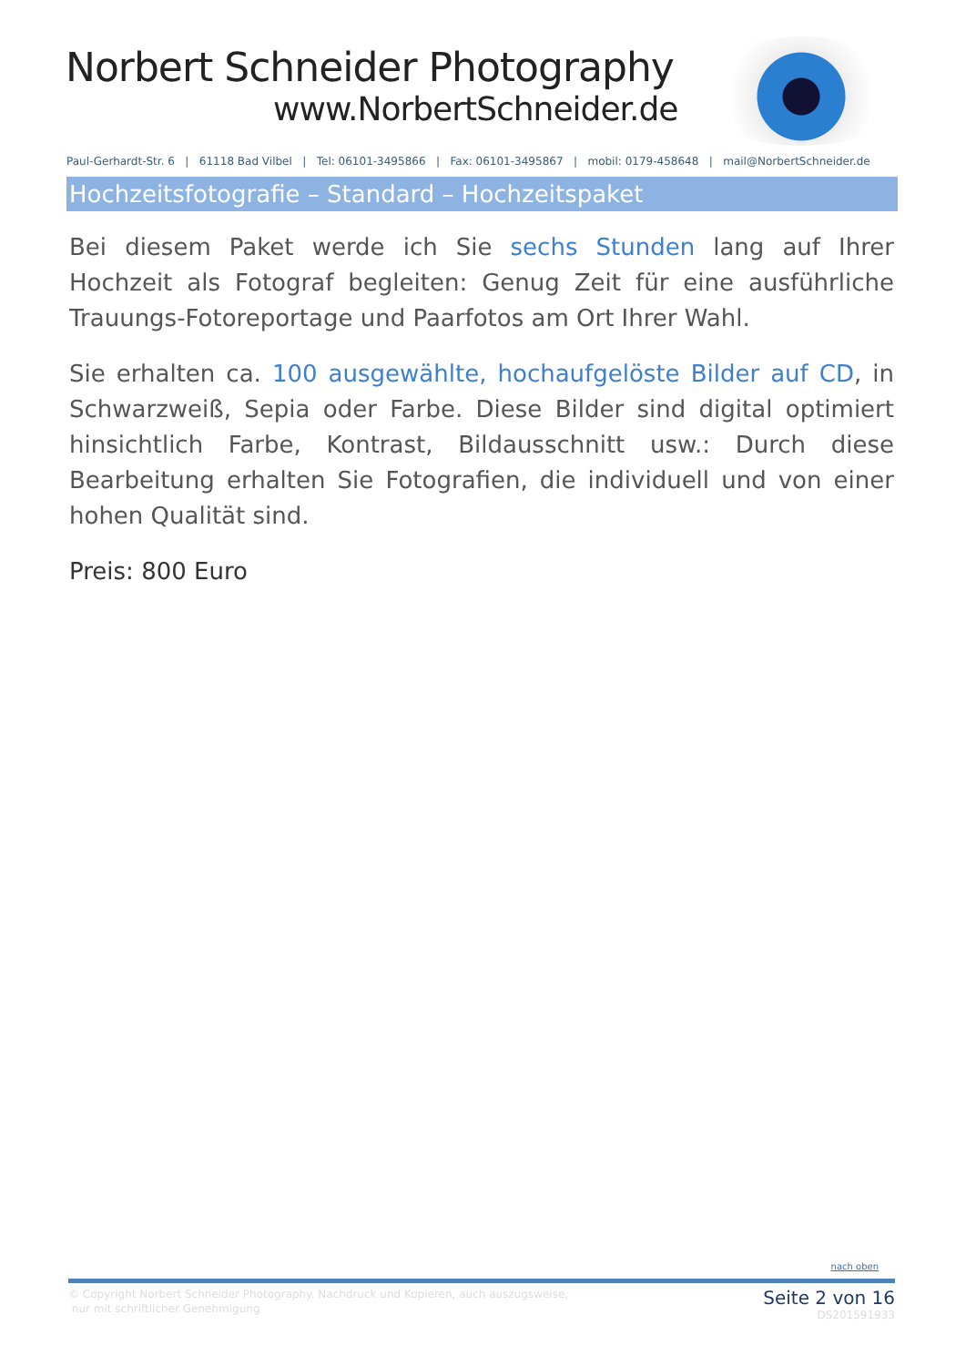Norbert Schneider Photography
www.NorbertSchneider.de
Paul-Gerhardt-Str. 6 | 61118 Bad Vilbel | Tel: 06101-3495866 | Fax: 06101-3495867 | mobil: 0179-458648 | mail@NorbertSchneider.de
Hochzeitsfotografie – Standard – Hochzeitspaket
Bei diesem Paket werde ich Sie sechs Stunden lang auf Ihrer Hochzeit als Fotograf begleiten: Genug Zeit für eine ausführliche Trauungs-Fotoreportage und Paarfotos am Ort Ihrer Wahl.
Sie erhalten ca. 100 ausgewählte, hochaufgelöste Bilder auf CD, in Schwarzweiß, Sepia oder Farbe. Diese Bilder sind digital optimiert hinsichtlich Farbe, Kontrast, Bildausschnitt usw.: Durch diese Bearbeitung erhalten Sie Fotografien, die individuell und von einer hohen Qualität sind.
Preis: 800 Euro
nach oben
© Copyright Norbert Schneider Photography. Nachdruck und Kopieren, auch auszugsweise,
nur mit schriftlicher Genehmigung
Seite 2 von 16
DS201591933